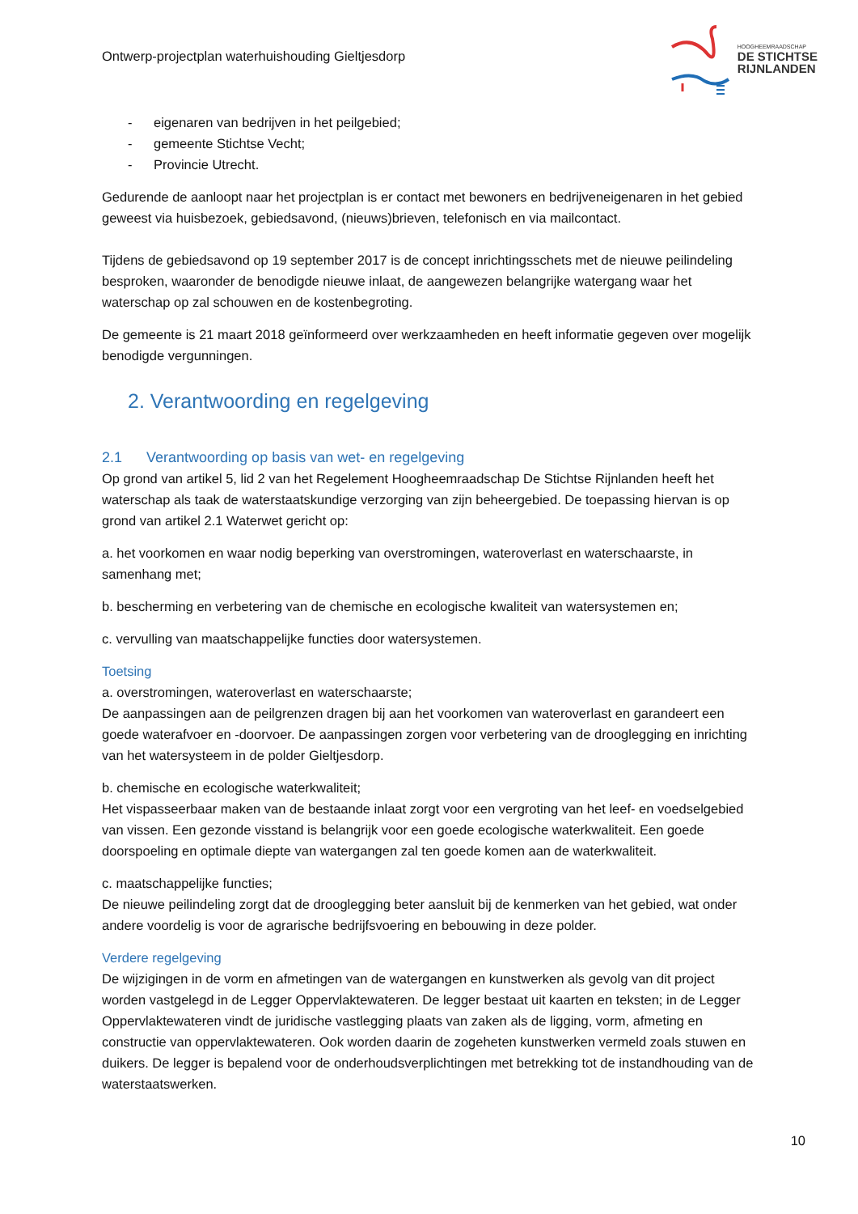Ontwerp-projectplan waterhuishouding Gieltjesdorp
HOOGHEEMRAADSCHAP
DE STICHTSE
RIJNLANDEN
- eigenaren van bedrijven in het peilgebied;
- gemeente Stichtse Vecht;
- Provincie Utrecht.
Gedurende de aanloopt naar het projectplan is er contact met bewoners en bedrijveneigenaren in het gebied geweest via huisbezoek, gebiedsavond, (nieuws)brieven, telefonisch en via mailcontact.
Tijdens de gebiedsavond op 19 september 2017 is de concept inrichtingsschets met de nieuwe peilindeling besproken, waaronder de benodigde nieuwe inlaat, de aangewezen belangrijke watergang waar het waterschap op zal schouwen en de kostenbegroting.
De gemeente is 21 maart 2018 geïnformeerd over werkzaamheden en heeft informatie gegeven over mogelijk benodigde vergunningen.
2. Verantwoording en regelgeving
2.1 Verantwoording op basis van wet- en regelgeving
Op grond van artikel 5, lid 2 van het Regelement Hoogheemraadschap De Stichtse Rijnlanden heeft het waterschap als taak de waterstaatskundige verzorging van zijn beheergebied. De toepassing hiervan is op grond van artikel 2.1 Waterwet gericht op:
a. het voorkomen en waar nodig beperking van overstromingen, wateroverlast en waterschaarste, in samenhang met;
b. bescherming en verbetering van de chemische en ecologische kwaliteit van watersystemen en;
c. vervulling van maatschappelijke functies door watersystemen.
Toetsing
a. overstromingen, wateroverlast en waterschaarste;
De aanpassingen aan de peilgrenzen dragen bij aan het voorkomen van wateroverlast en garandeert een goede waterafvoer en -doorvoer. De aanpassingen zorgen voor verbetering van de drooglegging en inrichting van het watersysteem in de polder Gieltjesdorp.
b. chemische en ecologische waterkwaliteit;
Het vispasseerbaar maken van de bestaande inlaat zorgt voor een vergroting van het leef- en voedselgebied van vissen. Een gezonde visstand is belangrijk voor een goede ecologische waterkwaliteit. Een goede doorspoeling en optimale diepte van watergangen zal ten goede komen aan de waterkwaliteit.
c. maatschappelijke functies;
De nieuwe peilindeling zorgt dat de drooglegging beter aansluit bij de kenmerken van het gebied, wat onder andere voordelig is voor de agrarische bedrijfsvoering en bebouwing in deze polder.
Verdere regelgeving
De wijzigingen in de vorm en afmetingen van de watergangen en kunstwerken als gevolg van dit project worden vastgelegd in de Legger Oppervlaktewateren. De legger bestaat uit kaarten en teksten; in de Legger Oppervlaktewateren vindt de juridische vastlegging plaats van zaken als de ligging, vorm, afmeting en constructie van oppervlaktewateren. Ook worden daarin de zogeheten kunstwerken vermeld zoals stuwen en duikers. De legger is bepalend voor de onderhoudsverplichtingen met betrekking tot de instandhouding van de waterstaatswerken.
10